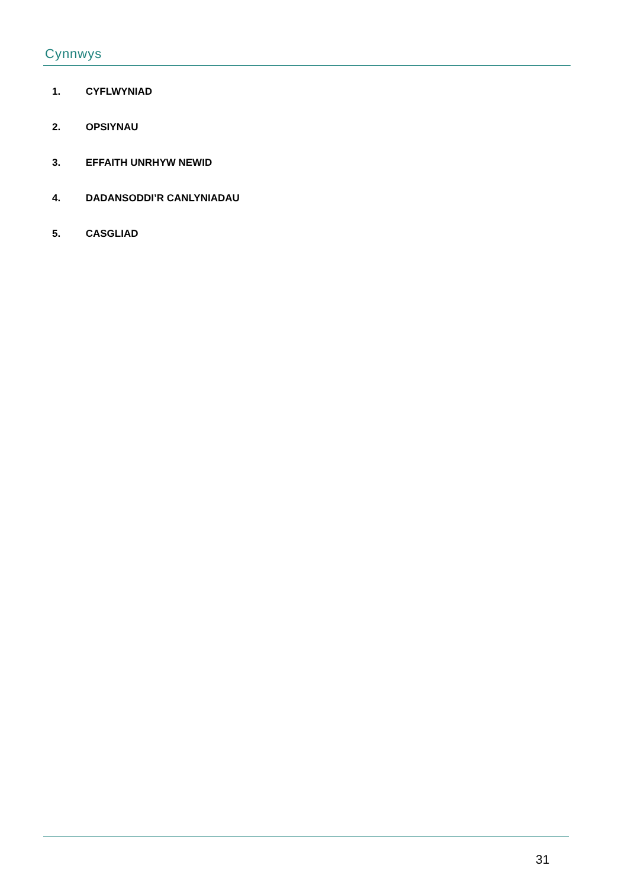Cynnwys
1. CYFLWYNIAD
2. OPSIYNAU
3. EFFAITH UNRHYW NEWID
4. DADANSODDI’R CANLYNIADAU
5. CASGLIAD
31